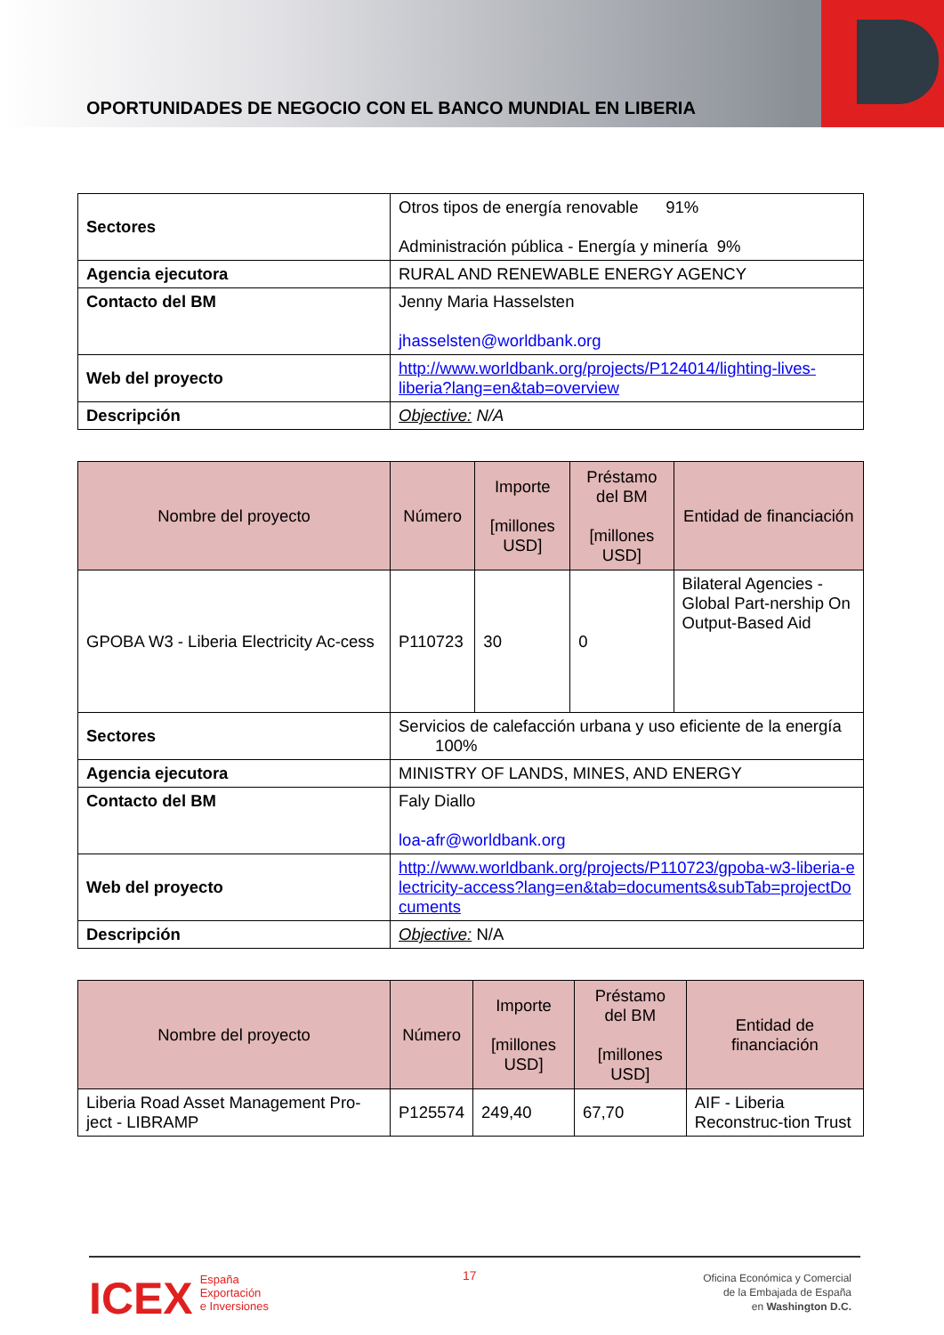OPORTUNIDADES DE NEGOCIO CON EL BANCO MUNDIAL EN LIBERIA
| Sectores | Otros tipos de energía renovable 91% Administración pública - Energía y minería 9% |
| Agencia ejecutora | RURAL AND RENEWABLE ENERGY AGENCY |
| Contacto del BM | Jenny Maria Hasselsten jhasselsten@worldbank.org |
| Web del proyecto | http://www.worldbank.org/projects/P124014/lighting-lives-liberia?lang=en&tab=overview |
| Descripción | Objective: N/A |
| Nombre del proyecto | Número | Importe [millones USD] | Préstamo del BM [millones USD] | Entidad de financiación |
| --- | --- | --- | --- | --- |
| GPOBA W3 - Liberia Electricity Ac-cess | P110723 | 30 | 0 | Bilateral Agencies - Global Part-nership On Output-Based Aid |
| Sectores | Servicios de calefacción urbana y uso eficiente de la energía 100% | | | |
| Agencia ejecutora | MINISTRY OF LANDS, MINES, AND ENERGY | | | |
| Contacto del BM | Faly Diallo loa-afr@worldbank.org | | | |
| Web del proyecto | http://www.worldbank.org/projects/P110723/gpoba-w3-liberia-electricity-access?lang=en&tab=documents&subTab=projectDocuments | | | |
| Descripción | Objective: N/A | | | |
| Nombre del proyecto | Número | Importe [millones USD] | Préstamo del BM [millones USD] | Entidad de financiación |
| --- | --- | --- | --- | --- |
| Liberia Road Asset Management Pro-ject - LIBRAMP | P125574 | 249,40 | 67,70 | AIF - Liberia Reconstruc-tion Trust |
ICEX España
Exportación
e Inversiones
17
Oficina Económica y Comercial
de la Embajada de España
en Washington D.C.